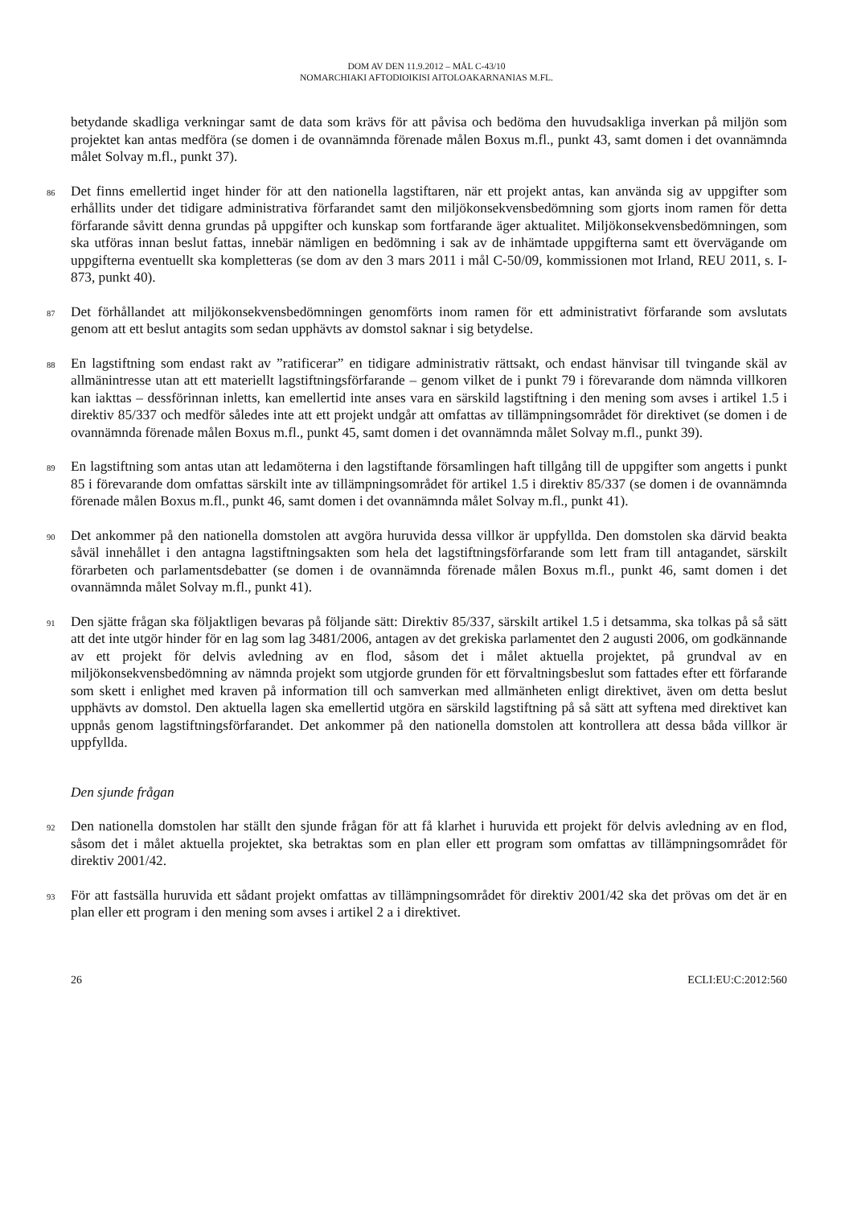DOM AV DEN 11.9.2012 – MÅL C-43/10
NOMARCHIAKI AFTODIOIKISI AITOLOAKARNANIAS M.FL.
betydande skadliga verkningar samt de data som krävs för att påvisa och bedöma den huvudsakliga inverkan på miljön som projektet kan antas medföra (se domen i de ovannämnda förenade målen Boxus m.fl., punkt 43, samt domen i det ovannämnda målet Solvay m.fl., punkt 37).
86
Det finns emellertid inget hinder för att den nationella lagstiftaren, när ett projekt antas, kan använda sig av uppgifter som erhållits under det tidigare administrativa förfarandet samt den miljökonsekvensbedömning som gjorts inom ramen för detta förfarande såvitt denna grundas på uppgifter och kunskap som fortfarande äger aktualitet. Miljökonsekvensbedömningen, som ska utföras innan beslut fattas, innebär nämligen en bedömning i sak av de inhämtade uppgifterna samt ett övervägande om uppgifterna eventuellt ska kompletteras (se dom av den 3 mars 2011 i mål C-50/09, kommissionen mot Irland, REU 2011, s. I-873, punkt 40).
87
Det förhållandet att miljökonsekvensbedömningen genomförts inom ramen för ett administrativt förfarande som avslutats genom att ett beslut antagits som sedan upphävts av domstol saknar i sig betydelse.
88
En lagstiftning som endast rakt av ”ratificerar” en tidigare administrativ rättsakt, och endast hänvisar till tvingande skäl av allmänintresse utan att ett materiellt lagstiftningsförfarande – genom vilket de i punkt 79 i förevarande dom nämnda villkoren kan iakttas – dessförinnan inletts, kan emellertid inte anses vara en särskild lagstiftning i den mening som avses i artikel 1.5 i direktiv 85/337 och medför således inte att ett projekt undgår att omfattas av tillämpningsområdet för direktivet (se domen i de ovannämnda förenade målen Boxus m.fl., punkt 45, samt domen i det ovannämnda målet Solvay m.fl., punkt 39).
89
En lagstiftning som antas utan att ledamöterna i den lagstiftande församlingen haft tillgång till de uppgifter som angetts i punkt 85 i förevarande dom omfattas särskilt inte av tillämpningsområdet för artikel 1.5 i direktiv 85/337 (se domen i de ovannämnda förenade målen Boxus m.fl., punkt 46, samt domen i det ovannämnda målet Solvay m.fl., punkt 41).
90
Det ankommer på den nationella domstolen att avgöra huruvida dessa villkor är uppfyllda. Den domstolen ska därvid beakta såväl innehållet i den antagna lagstiftningsakten som hela det lagstiftningsförfarande som lett fram till antagandet, särskilt förarbeten och parlamentsdebatter (se domen i de ovannämnda förenade målen Boxus m.fl., punkt 46, samt domen i det ovannämnda målet Solvay m.fl., punkt 41).
91
Den sjätte frågan ska följaktligen bevaras på följande sätt: Direktiv 85/337, särskilt artikel 1.5 i detsamma, ska tolkas på så sätt att det inte utgör hinder för en lag som lag 3481/2006, antagen av det grekiska parlamentet den 2 augusti 2006, om godkännande av ett projekt för delvis avledning av en flod, såsom det i målet aktuella projektet, på grundval av en miljökonsekvensbedömning av nämnda projekt som utgjorde grunden för ett förvaltningsbeslut som fattades efter ett förfarande som skett i enlighet med kraven på information till och samverkan med allmänheten enligt direktivet, även om detta beslut upphävts av domstol. Den aktuella lagen ska emellertid utgöra en särskild lagstiftning på så sätt att syftena med direktivet kan uppnås genom lagstiftningsförfarandet. Det ankommer på den nationella domstolen att kontrollera att dessa båda villkor är uppfyllda.
Den sjunde frågan
92
Den nationella domstolen har ställt den sjunde frågan för att få klarhet i huruvida ett projekt för delvis avledning av en flod, såsom det i målet aktuella projektet, ska betraktas som en plan eller ett program som omfattas av tillämpningsområdet för direktiv 2001/42.
93
För att fastsälla huruvida ett sådant projekt omfattas av tillämpningsområdet för direktiv 2001/42 ska det prövas om det är en plan eller ett program i den mening som avses i artikel 2 a i direktivet.
26 ECLI:EU:C:2012:560